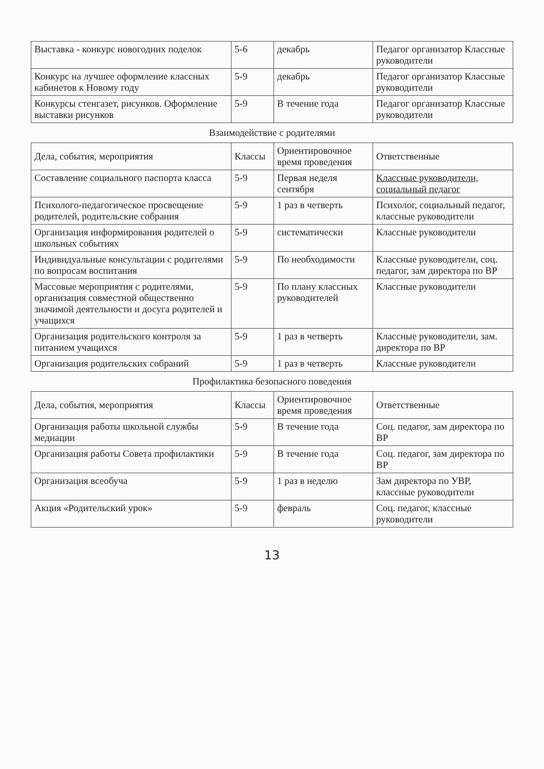| Выставка - конкурс новогодних поделок | 5-6 | декабрь | Педагог организатор Классные руководители |
| Конкурс на лучшее оформление классных кабинетов к Новому году | 5-9 | декабрь | Педагог организатор Классные руководители |
| Конкурсы стенгазет, рисунков. Оформление выставки рисунков | 5-9 | В течение года | Педагог организатор Классные руководители |
| Взаимодействие с родителями | | | |
| Дела, события, мероприятия | Классы | Ориентировочное время проведения | Ответственные |
| Составление социального паспорта класса | 5-9 | Первая неделя сентября | Классные руководители, социальный педагог |
| Психолого-педагогическое просвещение родителей, родительские собрания | 5-9 | 1 раз в четверть | Психолог, социальный педагог, классные руководители |
| Организация информирования родителей о школьных событиях | 5-9 | систематически | Классные руководители |
| Индивидуальные консультации с родителями по вопросам воспитания | 5-9 | По необходимости | Классные руководители, соц. педагог, зам директора по ВР |
| Массовые мероприятия с родителями, организация совместной общественно значимой деятельности и досуга родителей и учащихся | 5-9 | По плану классных руководителей | Классные руководители |
| Организация родительского контроля за питанием учащихся | 5-9 | 1 раз в четверть | Классные руководители, зам. директора по ВР |
| Организация родительских собраний | 5-9 | 1 раз в четверть | Классные руководители |
| Профилактика безопасного поведения | | | |
| Дела, события, мероприятия | Классы | Ориентировочное время проведения | Ответственные |
| Организация работы школьной службы медиации | 5-9 | В течение года | Соц. педагог, зам директора по ВР |
| Организация работы Совета профилактики | 5-9 | В течение года | Соц. педагог, зам директора по ВР |
| Организация всеобуча | 5-9 | 1 раз в неделю | Зам директора по УВР, классные руководители |
| Акция «Родительский урок» | 5-9 | февраль | Соц. педагог, классные руководители |
13